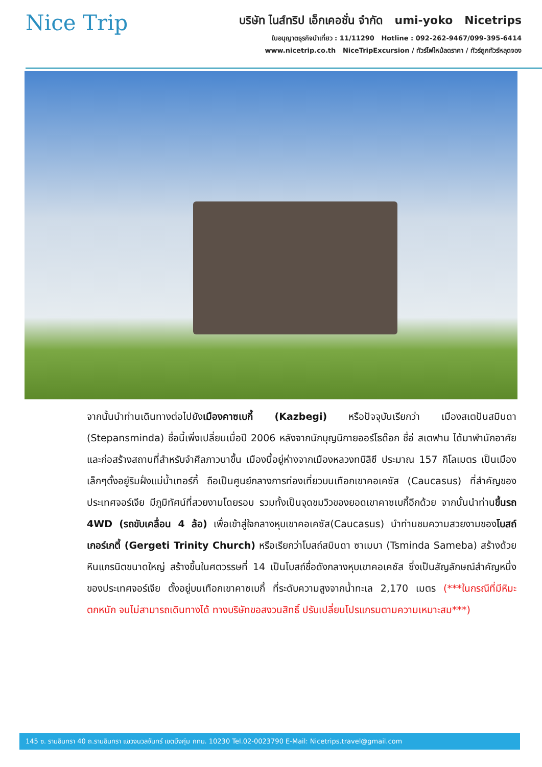Nice Trip
บริษัท ไนส์ทริป เอ็กเคอชั่น จำกัด umi-yoko Nicetrips
ใบอนุญาตธุรกิจนำเที่ยว : 11/11290 Hotline : 092-262-9467/099-395-6414
www.nicetrip.co.th NiceTripExcursion / ทัวร์ไฟไหม้ลดราคา / ทัวร์ถูกทัวร์หลุดจอง
จากนั้นนำท่านเดินทางต่อไปยังเมืองคาซเบกี้ (Kazbegi) หรือปัจจุบันเรียกว่า เมืองสเตปันสมินดา (Stepansminda) ชื่อนี้เพิ่งเปลี่ยนเมื่อปี 2006 หลังจากนักบุญนิกายออร์โธด๊อก ชื่อ่ สเตฟาน ได้มาพำนักอาศัยและก่อสร้างสถานที่สำหรับจำศีลภาวนาขึ้น เมืองนี้อยู่ห่างจากเมืองหลวงทบิลิซี ประมาณ 157 กิโลเมตร เป็นเมืองเล็กๆตั้งอยู่ริมฝั่งแม่น้ำเทอร์กี้ ถือเป็นศูนย์กลางการท่องเที่ยวบนเทือกเขาคอเคซัส (Caucasus) ที่สำคัญของประเทศจอร์เจีย มีภูมิทัศน์ที่สวยงามโดยรอบ รวมทั้งเป็นจุดชมวิวของยอดเขาคาซเบกี้อีกด้วย จากนั้นนำท่านขึ้นรถ 4WD (รถขับเคลื่อน 4 ล้อ) เพื่อเข้าสู่ใจกลางหุบเขาคอเคซัส(Caucasus) นำท่านชมความสวยงามของโบสถ์เกอร์เกตี้ (Gergeti Trinity Church) หรือเรียกว่าโบสถ์สมินดา ซาเมบา (Tsminda Sameba) สร้างด้วยหินแกรนิตขนาดใหญ่ สร้างขึ้นในศตวรรษที่ 14 เป็นโบสถ์ชื่อดังกลางหุบเขาคอเคซัส ซึ่งเป็นสัญลักษณ์สำคัญหนึ่งของประเทศจอร์เจีย ตั้งอยู่บนเทือกเขาคาซเบกี้ ที่ระดับความสูงจากน้ำทะเล 2,170 เมตร (***ในกรณีที่มีหิมะตกหนัก จนไม่สามารถเดินทางได้ ทางบริษัทขอสงวนสิทธิ์ ปรับเปลี่ยนโปรแกรมตามความเหมาะสม***)
145 ซ. รามอินทรา 40 ถ.รามอินทรา แขวงนวลจันทร์ เขตบึงกุ่ม กทม. 10230 Tel.02-0023790 E-Mail: Nicetrips.travel@gmail.com